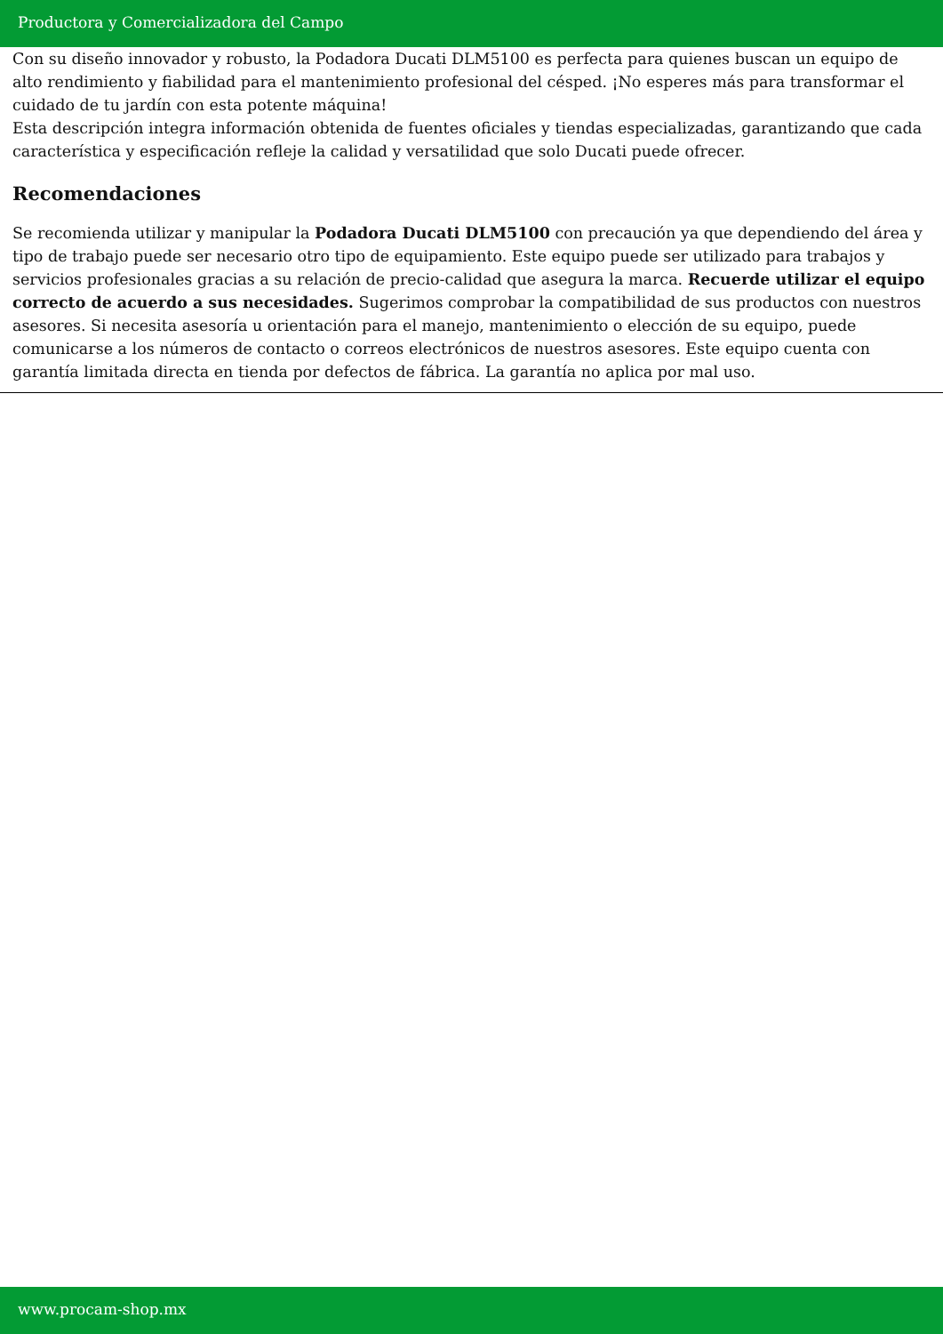Productora y Comercializadora del Campo
Con su diseño innovador y robusto, la Podadora Ducati DLM5100 es perfecta para quienes buscan un equipo de alto rendimiento y fiabilidad para el mantenimiento profesional del césped. ¡No esperes más para transformar el cuidado de tu jardín con esta potente máquina!
Esta descripción integra información obtenida de fuentes oficiales y tiendas especializadas, garantizando que cada característica y especificación refleje la calidad y versatilidad que solo Ducati puede ofrecer.
Recomendaciones
Se recomienda utilizar y manipular la Podadora Ducati DLM5100 con precaución ya que dependiendo del área y tipo de trabajo puede ser necesario otro tipo de equipamiento. Este equipo puede ser utilizado para trabajos y servicios profesionales gracias a su relación de precio-calidad que asegura la marca. Recuerde utilizar el equipo correcto de acuerdo a sus necesidades. Sugerimos comprobar la compatibilidad de sus productos con nuestros asesores. Si necesita asesoría u orientación para el manejo, mantenimiento o elección de su equipo, puede comunicarse a los números de contacto o correos electrónicos de nuestros asesores. Este equipo cuenta con garantía limitada directa en tienda por defectos de fábrica. La garantía no aplica por mal uso.
www.procam-shop.mx